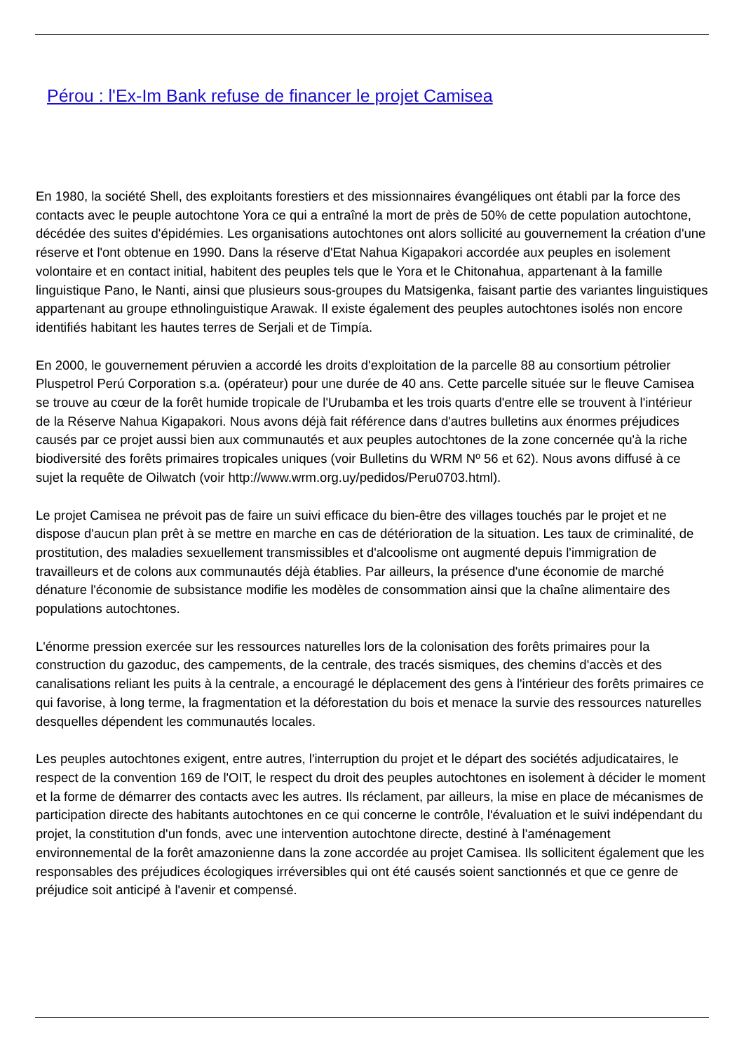Pérou : l'Ex-Im Bank refuse de financer le projet Camisea
En 1980, la société Shell, des exploitants forestiers et des missionnaires évangéliques ont établi par la force des contacts avec le peuple autochtone Yora ce qui a entraîné la mort de près de 50% de cette population autochtone, décédée des suites d'épidémies. Les organisations autochtones ont alors sollicité au gouvernement la création d'une réserve et l'ont obtenue en 1990. Dans la réserve d'Etat Nahua Kigapakori accordée aux peuples en isolement volontaire et en contact initial, habitent des peuples tels que le Yora et le Chitonahua, appartenant à la famille linguistique Pano, le Nanti, ainsi que plusieurs sous-groupes du Matsigenka, faisant partie des variantes linguistiques appartenant au groupe ethnolinguistique Arawak. Il existe également des peuples autochtones isolés non encore identifiés habitant les hautes terres de Serjali et de Timpía.
En 2000, le gouvernement péruvien a accordé les droits d'exploitation de la parcelle 88 au consortium pétrolier Pluspetrol Perú Corporation s.a. (opérateur) pour une durée de 40 ans. Cette parcelle située sur le fleuve Camisea se trouve au cœur de la forêt humide tropicale de l'Urubamba et les trois quarts d'entre elle se trouvent à l'intérieur de la Réserve Nahua Kigapakori. Nous avons déjà fait référence dans d'autres bulletins aux énormes préjudices causés par ce projet aussi bien aux communautés et aux peuples autochtones de la zone concernée qu'à la riche biodiversité des forêts primaires tropicales uniques (voir Bulletins du WRM Nº 56 et 62). Nous avons diffusé à ce sujet la requête de Oilwatch (voir http://www.wrm.org.uy/pedidos/Peru0703.html).
Le projet Camisea ne prévoit pas de faire un suivi efficace du bien-être des villages touchés par le projet et ne dispose d'aucun plan prêt à se mettre en marche en cas de détérioration de la situation. Les taux de criminalité, de prostitution, des maladies sexuellement transmissibles et d'alcoolisme ont augmenté depuis l'immigration de travailleurs et de colons aux communautés déjà établies. Par ailleurs, la présence d'une économie de marché dénature l'économie de subsistance modifie les modèles de consommation ainsi que la chaîne alimentaire des populations autochtones.
L'énorme pression exercée sur les ressources naturelles lors de la colonisation des forêts primaires pour la construction du gazoduc, des campements, de la centrale, des tracés sismiques, des chemins d'accès et des canalisations reliant les puits à la centrale, a encouragé le déplacement des gens à l'intérieur des forêts primaires ce qui favorise, à long terme, la fragmentation et la déforestation du bois et menace la survie des ressources naturelles desquelles dépendent les communautés locales.
Les peuples autochtones exigent, entre autres, l'interruption du projet et le départ des sociétés adjudicataires, le respect de la convention 169 de l'OIT, le respect du droit des peuples autochtones en isolement à décider le moment et la forme de démarrer des contacts avec les autres. Ils réclament, par ailleurs, la mise en place de mécanismes de participation directe des habitants autochtones en ce qui concerne le contrôle, l'évaluation et le suivi indépendant du projet, la constitution d'un fonds, avec une intervention autochtone directe, destiné à l'aménagement environnemental de la forêt amazonienne dans la zone accordée au projet Camisea. Ils sollicitent également que les responsables des préjudices écologiques irréversibles qui ont été causés soient sanctionnés et que ce genre de préjudice soit anticipé à l'avenir et compensé.